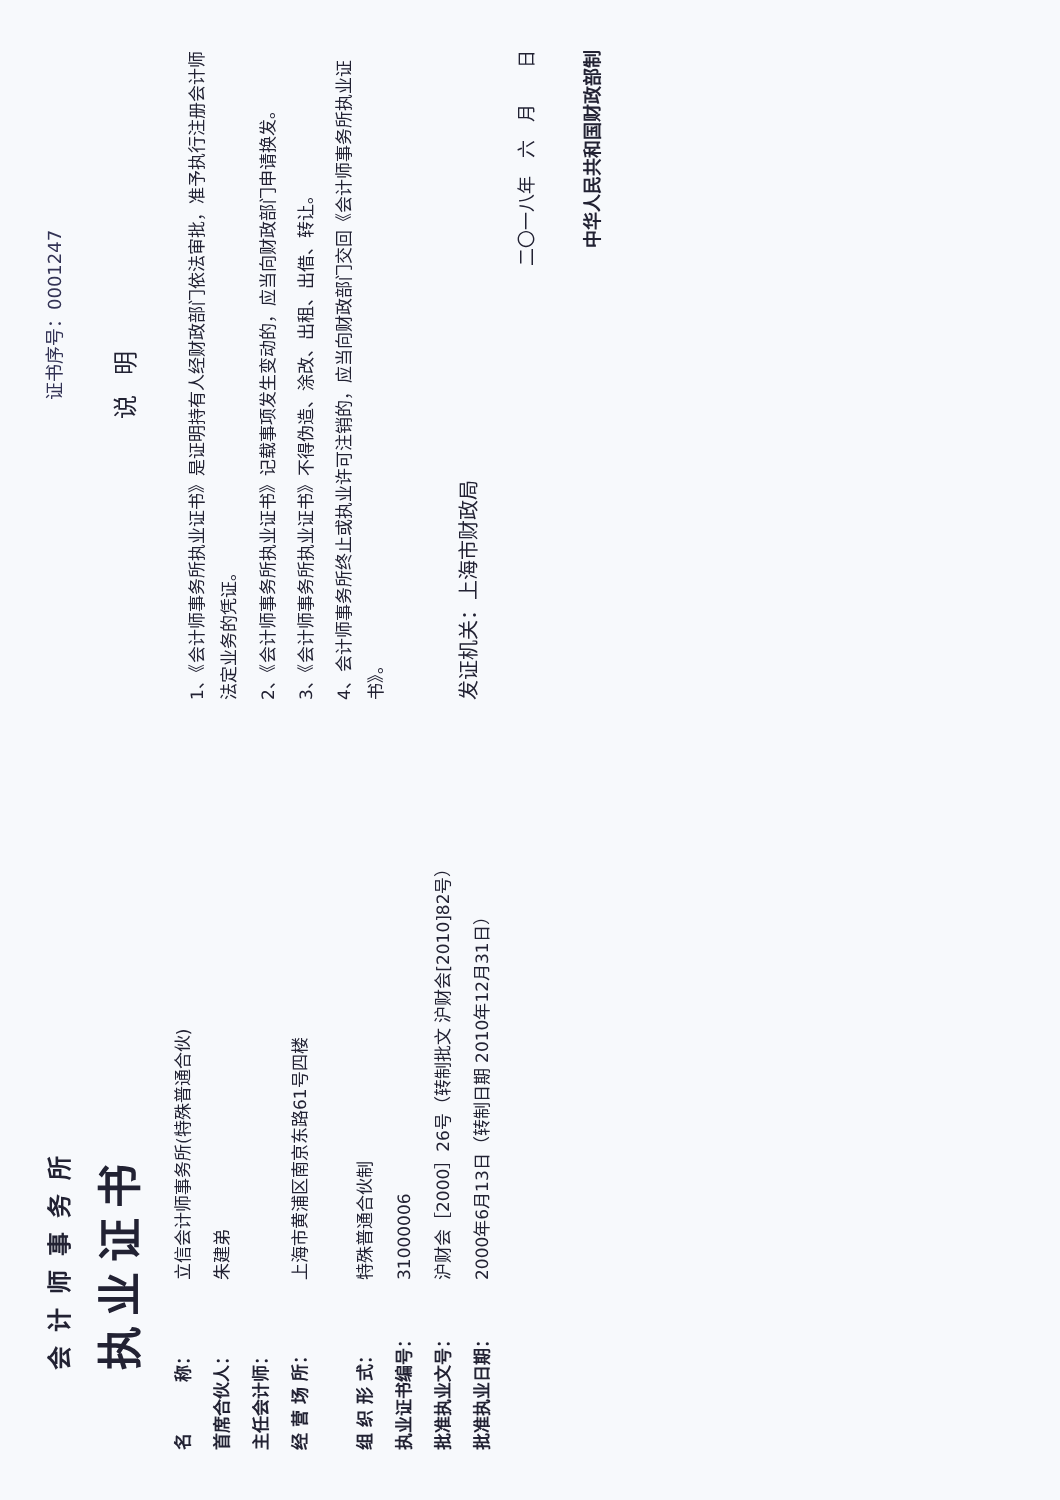会计师事务所
执业证书
名　　　称： 立信会计师事务所(特殊普通合伙)
首席合伙人： 朱建弟
主任会计师：
经 营 场 所： 上海市黄浦区南京东路61号四楼
组 织 形 式： 特殊普通合伙制
执业证书编号： 31000006
批准执业文号： 沪财会［2000］26号（转制批文 沪财会[2010]82号）
批准执业日期： 2000年6月13日（转制日期 2010年12月31日）
证书序号：0001247
说明
1、《会计师事务所执业证书》是证明持有人经财政部门依法审批，准予执行注册会计师法定业务的凭证。
2、《会计师事务所执业证书》记载事项发生变动的，应当向财政部门申请换发。
3、《会计师事务所执业证书》不得伪造、涂改、出租、出借、转让。
4、会计师事务所终止或执业许可注销的，应当向财政部门交回《会计师事务所执业证书》。
发证机关：上海市财政局
二〇一八年　六　月　　日
中华人民共和国财政部制